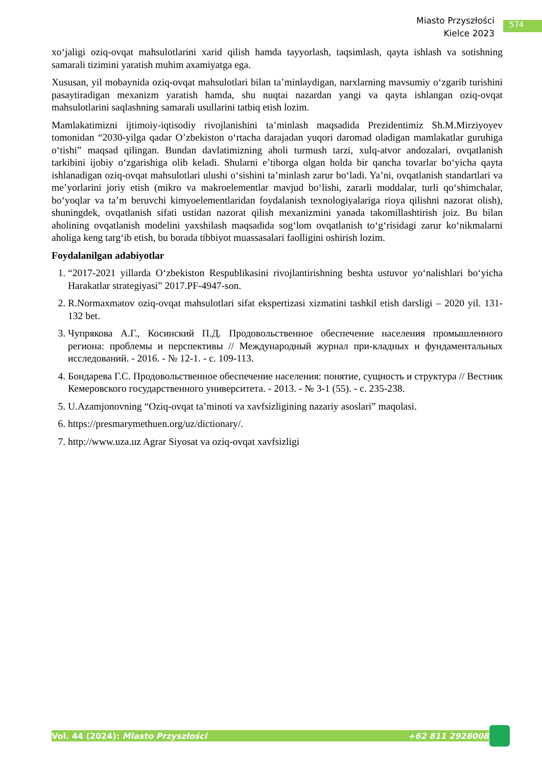Miasto Przyszłości
Kielce 2023
574
xo‘jaligi oziq-ovqat mahsulotlarini xarid qilish hamda tayyorlash, taqsimlash, qayta ishlash va sotishning samarali tizimini yaratish muhim axamiyatga ega.
Xususan, yil mobaynida oziq-ovqat mahsulotlari bilan ta’minlaydigan, narxlarning mavsumiy o‘zgarib turishini pasaytiradigan mexanizm yaratish hamda, shu nuqtai nazardan yangi va qayta ishlangan oziq-ovqat mahsulotlarini saqlashning samarali usullarini tatbiq etish lozim.
Mamlakatimizni ijtimoiy-iqtisodiy rivojlanishini ta’minlash maqsadida Prezidentimiz Sh.M.Mirziyoyev tomonidan “2030-yilga qadar O’zbekiston o‘rtacha darajadan yuqori daromad oladigan mamlakatlar guruhiga o‘tishi” maqsad qilingan. Bundan davlatimizning aholi turmush tarzi, xulq-atvor andozalari, ovqatlanish tarkibini ijobiy o‘zgarishiga olib keladi. Shularni e’tiborga olgan holda bir qancha tovarlar bo‘yicha qayta ishlanadigan oziq-ovqat mahsulotlari ulushi o‘sishini ta’minlash zarur bo‘ladi. Ya’ni, ovqatlanish standartlari va me’yorlarini joriy etish (mikro va makroelementlar mavjud bo‘lishi, zararli moddalar, turli qo‘shimchalar, bo‘yoqlar va ta’m beruvchi kimyoelementlaridan foydalanish texnologiyalariga rioya qilishni nazorat olish), shuningdek, ovqatlanish sifati ustidan nazorat qilish mexanizmini yanada takomillashtirish joiz. Bu bilan aholining ovqatlanish modelini yaxshilash maqsadida sog‘lom ovqatlanish to‘g‘risidagi zarur ko‘nikmalarni aholiga keng targ‘ib etish, bu borada tibbiyot muassasalari faolligini oshirish lozim.
Foydalanilgan adabiyotlar
1. “2017-2021 yillarda O‘zbekiston Respublikasini rivojlantirishning beshta ustuvor yo‘nalishlari bo‘yicha Harakatlar strategiyasi” 2017.PF-4947-son.
2. R.Normaxmatov oziq-ovqat mahsulotlari sifat ekspertizasi xizmatini tashkil etish darsligi – 2020 yil. 131-132 bet.
3. Чупрякова А.Г., Косинский П.Д. Продовольственное обеспечение населения промышленного региона: проблемы и перспективы // Международный журнал при-кладных и фундаментальных исследований. - 2016. - № 12-1. - с. 109-113.
4. Бондарева Г.С. Продовольственное обеспечение населения: понятие, сущность и структура // Вестник Кемеровского государственного университета. - 2013. - № 3-1 (55). - с. 235-238.
5. U.Azamjonovning “Oziq-ovqat ta’minoti va xavfsizligining nazariy asoslari” maqolasi.
6. https://presmarymethuen.org/uz/dictionary/.
7. http://www.uza.uz Agrar Siyosat va oziq-ovqat xavfsizligi
Vol. 44 (2024): Miasto Przyszłości +62 811 2928008